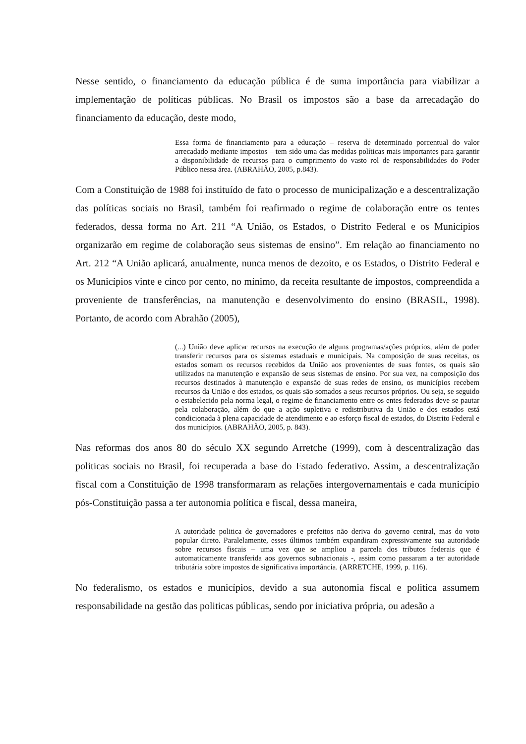Nesse sentido, o financiamento da educação pública é de suma importância para viabilizar a implementação de políticas públicas. No Brasil os impostos são a base da arrecadação do financiamento da educação, deste modo,
Essa forma de financiamento para a educação – reserva de determinado porcentual do valor arrecadado mediante impostos – tem sido uma das medidas políticas mais importantes para garantir a disponibilidade de recursos para o cumprimento do vasto rol de responsabilidades do Poder Público nessa área. (ABRAHÃO, 2005, p.843).
Com a Constituição de 1988 foi instituído de fato o processo de municipalização e a descentralização das políticas sociais no Brasil, também foi reafirmado o regime de colaboração entre os tentes federados, dessa forma no Art. 211 “A União, os Estados, o Distrito Federal e os Municípios organizarão em regime de colaboração seus sistemas de ensino”. Em relação ao financiamento no Art. 212 “A União aplicará, anualmente, nunca menos de dezoito, e os Estados, o Distrito Federal e os Municípios vinte e cinco por cento, no mínimo, da receita resultante de impostos, compreendida a proveniente de transferências, na manutenção e desenvolvimento do ensino (BRASIL, 1998). Portanto, de acordo com Abrahão (2005),
(...) União deve aplicar recursos na execução de alguns programas/ações próprios, além de poder transferir recursos para os sistemas estaduais e municipais. Na composição de suas receitas, os estados somam os recursos recebidos da União aos provenientes de suas fontes, os quais são utilizados na manutenção e expansão de seus sistemas de ensino. Por sua vez, na composição dos recursos destinados à manutenção e expansão de suas redes de ensino, os municípios recebem recursos da União e dos estados, os quais são somados a seus recursos próprios. Ou seja, se seguido o estabelecido pela norma legal, o regime de financiamento entre os entes federados deve se pautar pela colaboração, além do que a ação supletiva e redistributiva da União e dos estados está condicionada à plena capacidade de atendimento e ao esforço fiscal de estados, do Distrito Federal e dos municípios. (ABRAHÃO, 2005, p. 843).
Nas reformas dos anos 80 do século XX segundo Arretche (1999), com à descentralização das politicas sociais no Brasil, foi recuperada a base do Estado federativo. Assim, a descentralização fiscal com a Constituição de 1998 transformaram as relações intergovernamentais e cada município pós-Constituição passa a ter autonomia política e fiscal, dessa maneira,
A autoridade politica de governadores e prefeitos não deriva do governo central, mas do voto popular direto. Paralelamente, esses últimos também expandiram expressivamente sua autoridade sobre recursos fiscais – uma vez que se ampliou a parcela dos tributos federais que é automaticamente transferida aos governos subnacionais -, assim como passaram a ter autoridade tributária sobre impostos de significativa importância. (ARRETCHE, 1999, p. 116).
No federalismo, os estados e municípios, devido a sua autonomia fiscal e politica assumem responsabilidade na gestão das politicas públicas, sendo por iniciativa própria, ou adesão a